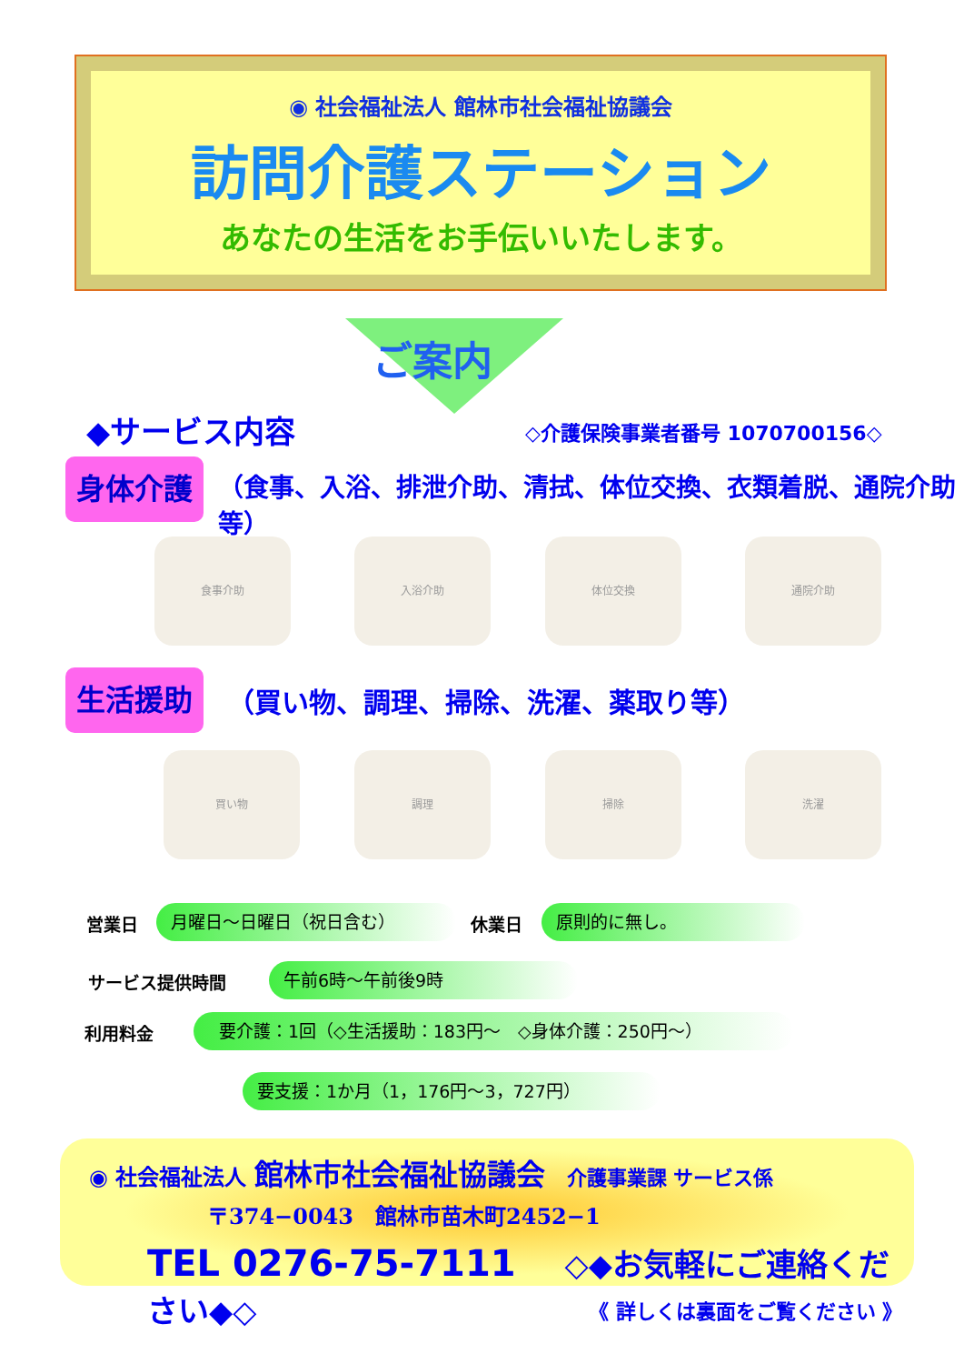◉ 社会福祉法人 館林市社会福祉協議会
訪問介護ステーション
あなたの生活をお手伝いいたします。
ご案内
◆サービス内容 ◇介護保険事業者番号 1070700156◇
身体介護
（食事、入浴、排泄介助、清拭、体位交換、衣類着脱、通院介助等）
食事介助 入浴介助 体位交換 通院介助
生活援助
（買い物、調理、掃除、洗濯、薬取り等）
買い物 調理 掃除 洗濯
営業日 月曜日～日曜日（祝日含む） 休業日 原則的に無し。
サービス提供時間 午前6時～午前後9時
利用料金 要介護：1回（◇生活援助：183円～　◇身体介護：250円～）
要支援：1か月（1，176円～3，727円）
◉ 社会福祉法人 館林市社会福祉協議会　介護事業課 サービス係
〒374−0043　館林市苗木町2452−1
TEL 0276-75-7111 　◇◆お気軽にご連絡ください◆◇
《 詳しくは裏面をご覧ください 》